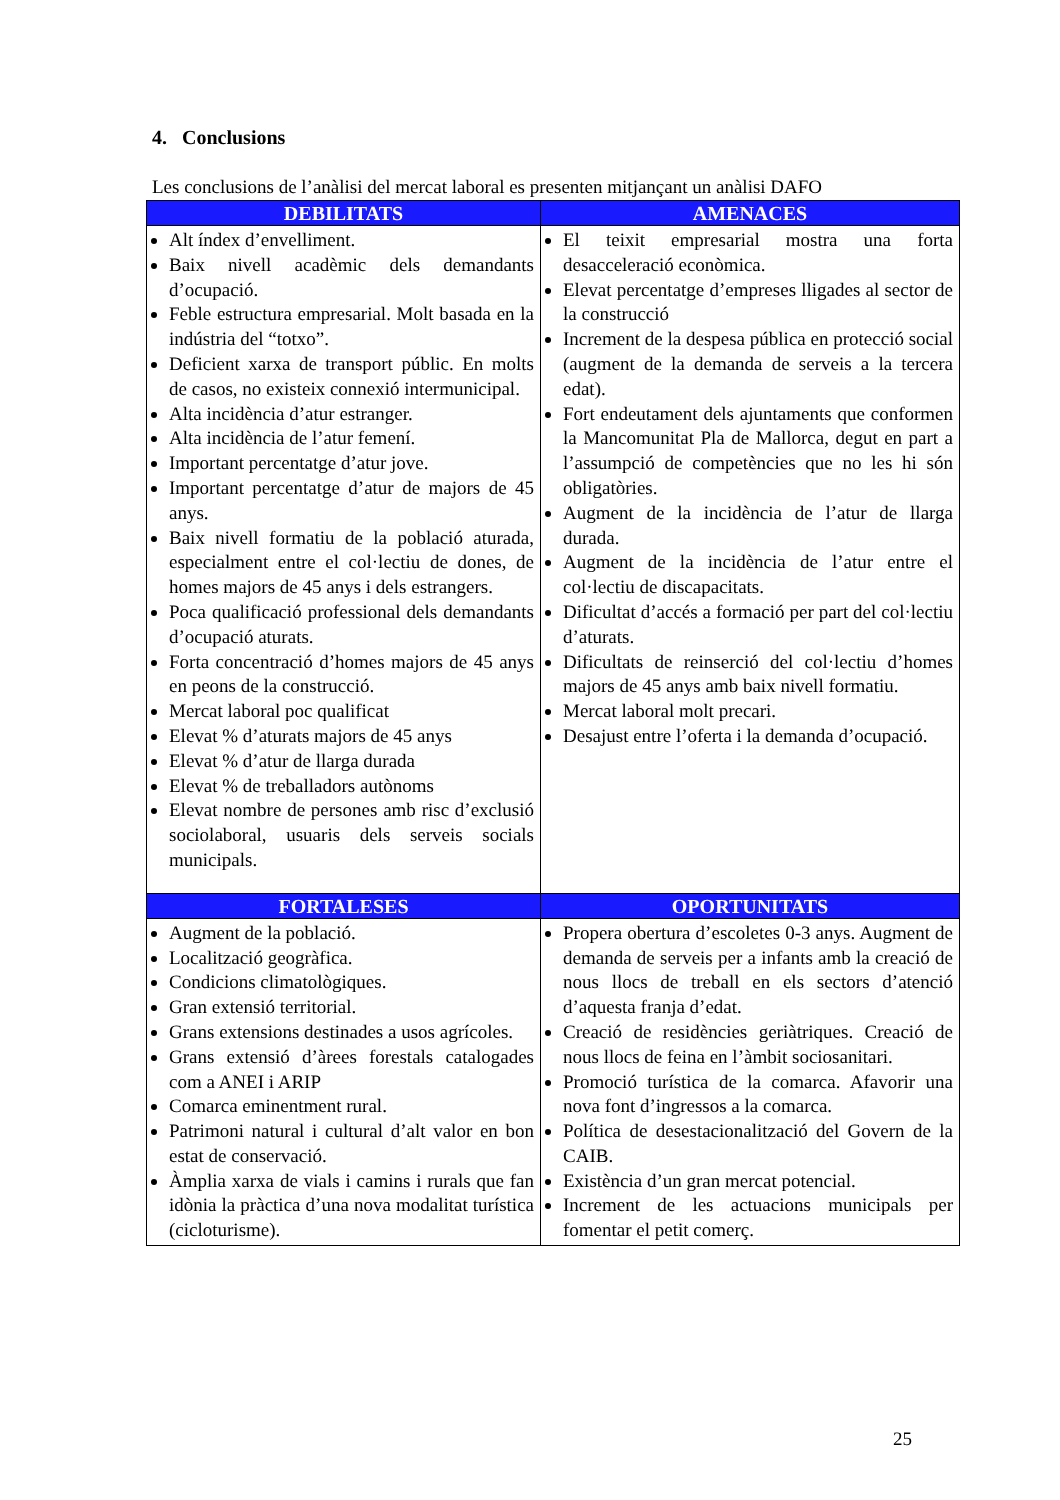4. Conclusions
Les conclusions de l’anàlisi del mercat laboral es presenten mitjançant un anàlisi DAFO
| DEBILITATS | AMENACES |
| --- | --- |
| Alt índex d’envelliment. Baix nivell acadèmic dels demandants d’ocupació. Feble estructura empresarial. Molt basada en la indústria del “totxo”. Deficient xarxa de transport públic. En molts de casos, no existeix connexió intermunicipal. Alta incidència d’atur estranger. Alta incidència de l’atur femení. Important percentatge d’atur jove. Important percentatge d’atur de majors de 45 anys. Baix nivell formatiu de la població aturada, especialment entre el col·lectiu de dones, de homes majors de 45 anys i dels estrangers. Poca qualificació professional dels demandants d’ocupació aturats. Forta concentració d’homes majors de 45 anys en peons de la construcció. Mercat laboral poc qualificat Elevat % d’aturats majors de 45 anys Elevat % d’atur de llarga durada Elevat % de treballadors autònoms Elevat nombre de persones amb risc d’exclusió sociolaboral, usuaris dels serveis socials municipals. | El teixit empresarial mostra una forta desacceleració econòmica. Elevat percentatge d’empreses lligades al sector de la construcció Increment de la despesa pública en protecció social (augment de la demanda de serveis a la tercera edat). Fort endeutament dels ajuntaments que conformen la Mancomunitat Pla de Mallorca, degut en part a l’assumpció de competències que no les hi són obligatòries. Augment de la incidència de l’atur de llarga durada. Augment de la incidència de l’atur entre el col·lectiu de discapacitats. Dificultat d’accés a formació per part del col·lectiu d’aturats. Dificultats de reinserció del col·lectiu d’homes majors de 45 anys amb baix nivell formatiu. Mercat laboral molt precari. Desajust entre l’oferta i la demanda d’ocupació. |
| FORTALESES | OPORTUNITATS |
| Augment de la població. Localització geogràfica. Condicions climatològiques. Gran extensió territorial. Grans extensions destinades a usos agrícoles. Grans extensió d’àrees forestals catalogades com a ANEI i ARIP Comarca eminentment rural. Patrimoni natural i cultural d’alt valor en bon estat de conservació. Àmplia xarxa de vials i camins i rurals que fan idònia la pràctica d’una nova modalitat turística (cicloturisme). | Propera obertura d’escoletes 0-3 anys. Augment de demanda de serveis per a infants amb la creació de nous llocs de treball en els sectors d’atenció d’aquesta franja d’edat. Creació de residències geriàtriques. Creació de nous llocs de feina en l’àmbit sociosanitari. Promoció turística de la comarca. Afavorir una nova font d’ingressos a la comarca. Política de desestacionalització del Govern de la CAIB. Existència d’un gran mercat potencial. Increment de les actuacions municipals per fomentar el petit comerç. |
25